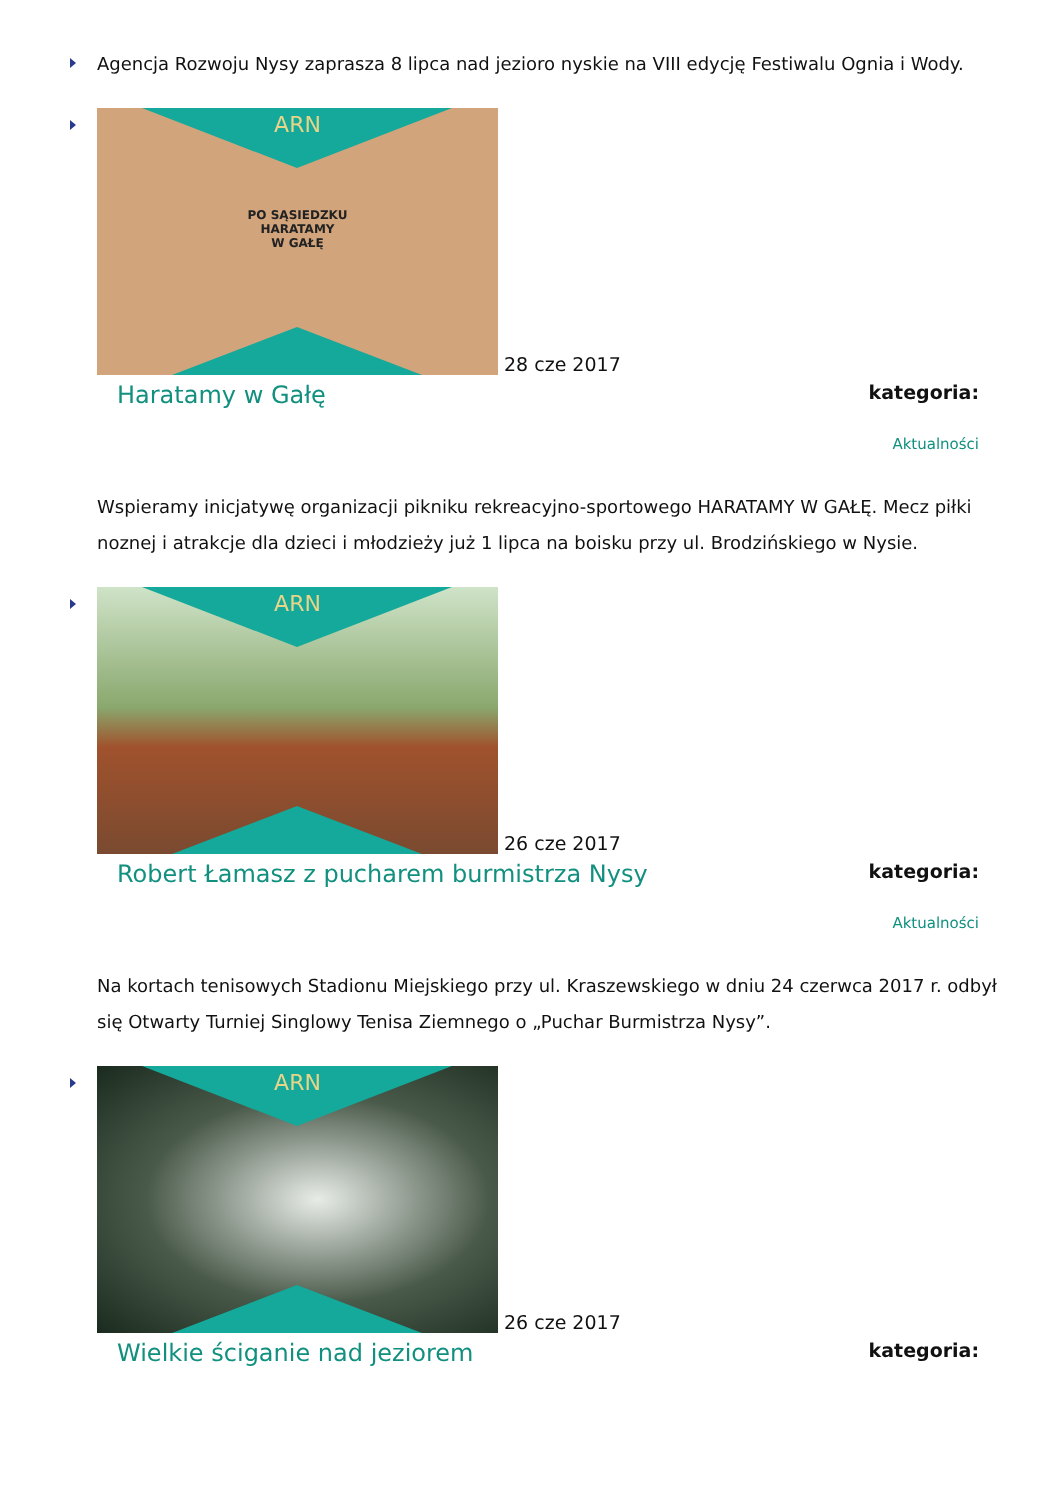Agencja Rozwoju Nysy zaprasza 8 lipca nad jezioro nyskie na VIII edycję Festiwalu Ognia i Wody.
ARN
PO SĄSIEDZKU
HARATAMY
W GAŁĘ
28 cze 2017
Haratamy w Gałę
kategoria:
Aktualności
Wspieramy inicjatywę organizacji pikniku rekreacyjno-sportowego HARATAMY W GAŁĘ. Mecz piłki noznej i atrakcje dla dzieci i młodzieży już 1 lipca na boisku przy ul. Brodzińskiego w Nysie.
ARN
26 cze 2017
Robert Łamasz z pucharem burmistrza Nysy
kategoria:
Aktualności
Na kortach tenisowych Stadionu Miejskiego przy ul. Kraszewskiego w dniu 24 czerwca 2017 r. odbył się Otwarty Turniej Singlowy Tenisa Ziemnego o „Puchar Burmistrza Nysy”.
ARN
26 cze 2017
Wielkie ściganie nad jeziorem
kategoria: